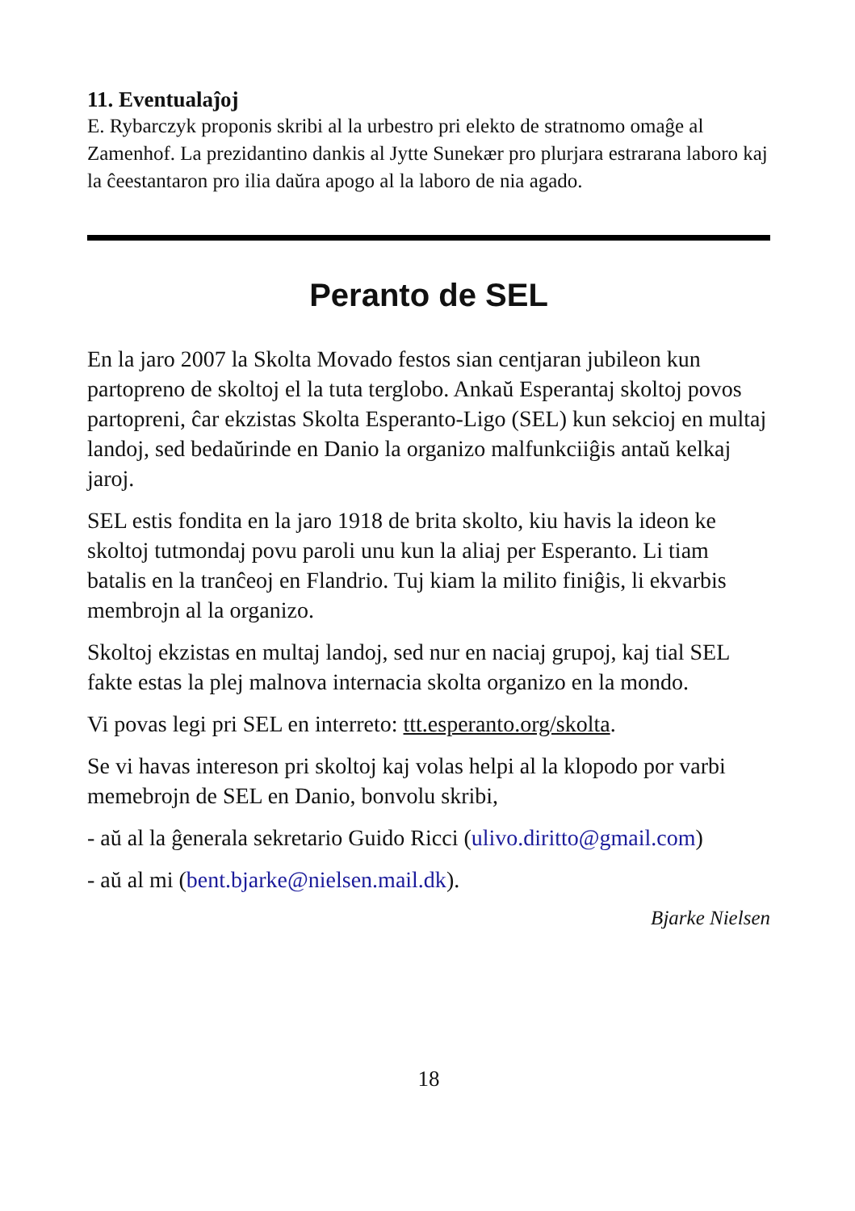11. Eventualaĵoj
E. Rybarczyk proponis skribi al la urbestro pri elekto de stratnomo omaĝe al Zamenhof. La prezidantino dankis al Jytte Sunekær pro plurjara estrarana laboro kaj la ĉeestantaron pro ilia daŭra apogo al la laboro de nia agado.
Peranto de SEL
En la jaro 2007 la Skolta Movado festos sian centjaran jubileon kun partopreno de skoltoj el la tuta terglobo. Ankaŭ Esperantaj skoltoj povos partopreni, ĉar ekzistas Skolta Esperanto-Ligo (SEL) kun sekcioj en multaj landoj, sed bedaŭrinde en Danio la organizo malfunkciiĝis antaŭ kelkaj jaroj.
SEL estis fondita en la jaro 1918 de brita skolto, kiu havis la ideon ke skoltoj tutmondaj povu paroli unu kun la aliaj per Esperanto. Li tiam batalis en la tranĉeoj en Flandrio. Tuj kiam la milito finiĝis, li ekvarbis membrojn al la organizo.
Skoltoj ekzistas en multaj landoj, sed nur en naciaj grupoj, kaj tial SEL fakte estas la plej malnova internacia skolta organizo en la mondo.
Vi povas legi pri SEL en interreto: ttt.esperanto.org/skolta.
Se vi havas intereson pri skoltoj kaj volas helpi al la klopodo por varbi memebrojn de SEL en Danio, bonvolu skribi,
- aŭ al la ĝenerala sekretario Guido Ricci (ulivo.diritto@gmail.com)
- aŭ al mi (bent.bjarke@nielsen.mail.dk).
Bjarke Nielsen
18